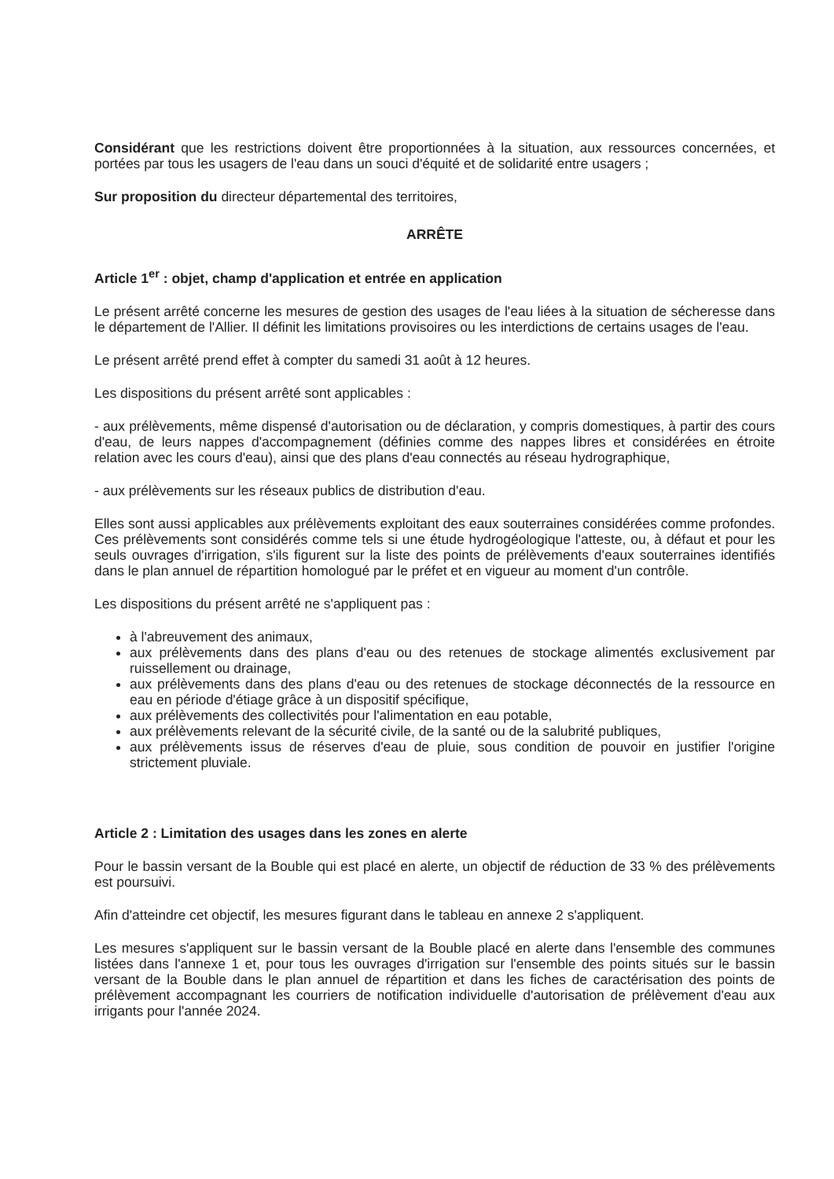Considérant que les restrictions doivent être proportionnées à la situation, aux ressources concernées, et portées par tous les usagers de l'eau dans un souci d'équité et de solidarité entre usagers ;
Sur proposition du directeur départemental des territoires,
ARRÊTE
Article 1<sup>er</sup> : objet, champ d'application et entrée en application
Le présent arrêté concerne les mesures de gestion des usages de l'eau liées à la situation de sécheresse dans le département de l'Allier. Il définit les limitations provisoires ou les interdictions de certains usages de l'eau.
Le présent arrêté prend effet à compter du samedi 31 août à 12 heures.
Les dispositions du présent arrêté sont applicables :
- aux prélèvements, même dispensé d'autorisation ou de déclaration, y compris domestiques, à partir des cours d'eau, de leurs nappes d'accompagnement (définies comme des nappes libres et considérées en étroite relation avec les cours d'eau), ainsi que des plans d'eau connectés au réseau hydrographique,
- aux prélèvements sur les réseaux publics de distribution d'eau.
Elles sont aussi applicables aux prélèvements exploitant des eaux souterraines considérées comme profondes. Ces prélèvements sont considérés comme tels si une étude hydrogéologique l'atteste, ou, à défaut et pour les seuls ouvrages d'irrigation, s'ils figurent sur la liste des points de prélèvements d'eaux souterraines identifiés dans le plan annuel de répartition homologué par le préfet et en vigueur au moment d'un contrôle.
Les dispositions du présent arrêté ne s'appliquent pas :
à l'abreuvement des animaux,
aux prélèvements dans des plans d'eau ou des retenues de stockage alimentés exclusivement par ruissellement ou drainage,
aux prélèvements dans des plans d'eau ou des retenues de stockage déconnectés de la ressource en eau en période d'étiage grâce à un dispositif spécifique,
aux prélèvements des collectivités pour l'alimentation en eau potable,
aux prélèvements relevant de la sécurité civile, de la santé ou de la salubrité publiques,
aux prélèvements issus de réserves d'eau de pluie, sous condition de pouvoir en justifier l'origine strictement pluviale.
Article 2 : Limitation des usages dans les zones en alerte
Pour le bassin versant de la Bouble qui est placé en alerte, un objectif de réduction de 33 % des prélèvements est poursuivi.
Afin d'atteindre cet objectif, les mesures figurant dans le tableau en annexe 2 s'appliquent.
Les mesures s'appliquent sur le bassin versant de la Bouble placé en alerte dans l'ensemble des communes listées dans l'annexe 1 et, pour tous les ouvrages d'irrigation sur l'ensemble des points situés sur le bassin versant de la Bouble dans le plan annuel de répartition et dans les fiches de caractérisation des points de prélèvement accompagnant les courriers de notification individuelle d'autorisation de prélèvement d'eau aux irrigants pour l'année 2024.